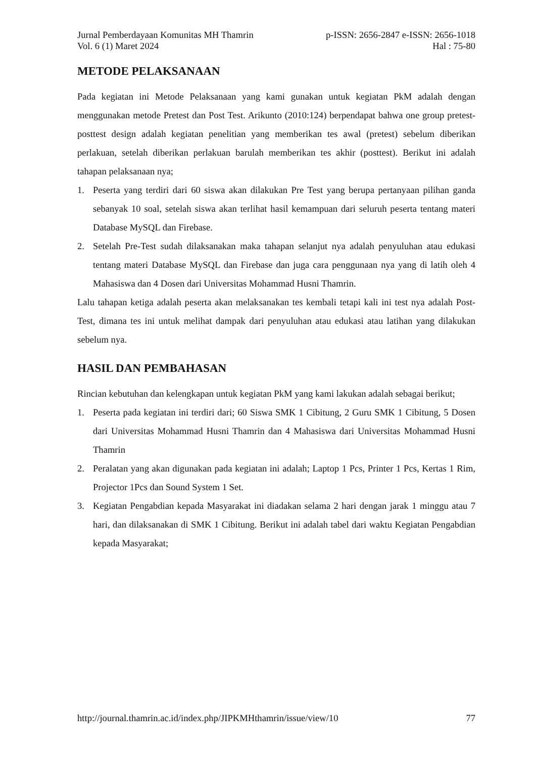Jurnal Pemberdayaan Komunitas MH Thamrin
Vol. 6 (1) Maret 2024
p-ISSN: 2656-2847 e-ISSN: 2656-1018
Hal : 75-80
METODE PELAKSANAAN
Pada kegiatan ini Metode Pelaksanaan yang kami gunakan untuk kegiatan PkM adalah dengan menggunakan metode Pretest dan Post Test. Arikunto (2010:124) berpendapat bahwa one group pretest-posttest design adalah kegiatan penelitian yang memberikan tes awal (pretest) sebelum diberikan perlakuan, setelah diberikan perlakuan barulah memberikan tes akhir (posttest). Berikut ini adalah tahapan pelaksanaan nya;
1. Peserta yang terdiri dari 60 siswa akan dilakukan Pre Test yang berupa pertanyaan pilihan ganda sebanyak 10 soal, setelah siswa akan terlihat hasil kemampuan dari seluruh peserta tentang materi Database MySQL dan Firebase.
2. Setelah Pre-Test sudah dilaksanakan maka tahapan selanjut nya adalah penyuluhan atau edukasi tentang materi Database MySQL dan Firebase dan juga cara penggunaan nya yang di latih oleh 4 Mahasiswa dan 4 Dosen dari Universitas Mohammad Husni Thamrin.
Lalu tahapan ketiga adalah peserta akan melaksanakan tes kembali tetapi kali ini test nya adalah Post-Test, dimana tes ini untuk melihat dampak dari penyuluhan atau edukasi atau latihan yang dilakukan sebelum nya.
HASIL DAN PEMBAHASAN
Rincian kebutuhan dan kelengkapan untuk kegiatan PkM yang kami lakukan adalah sebagai berikut;
1. Peserta pada kegiatan ini terdiri dari; 60 Siswa SMK 1 Cibitung, 2 Guru SMK 1 Cibitung, 5 Dosen dari Universitas Mohammad Husni Thamrin dan 4 Mahasiswa dari Universitas Mohammad Husni Thamrin
2. Peralatan yang akan digunakan pada kegiatan ini adalah; Laptop 1 Pcs, Printer 1 Pcs, Kertas 1 Rim, Projector 1Pcs dan Sound System 1 Set.
3. Kegiatan Pengabdian kepada Masyarakat ini diadakan selama 2 hari dengan jarak 1 minggu atau 7 hari, dan dilaksanakan di SMK 1 Cibitung. Berikut ini adalah tabel dari waktu Kegiatan Pengabdian kepada Masyarakat;
http://journal.thamrin.ac.id/index.php/JIPKMHthamrin/issue/view/10 77